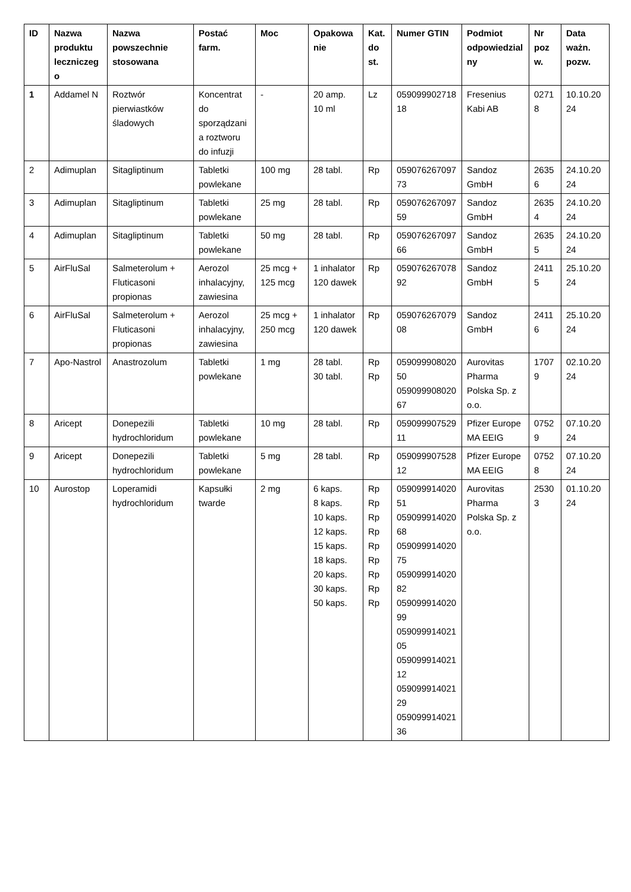| ID | Nazwa produktu leczniczego | Nazwa powszechnie stosowana | Postać farm. | Moc | Opakowanie | Kat. do st. | Numer GTIN | Podmiot odpowiedzialny | Nr pozw. | Data ważn. pozw. |
| --- | --- | --- | --- | --- | --- | --- | --- | --- | --- | --- |
| 1 | Addamel N | Roztwór pierwiastków śladowych | Koncentrat do sporządzania roztworu do infuzji | - | 20 amp. 10 ml | Lz | 05909990271818 | Fresenius Kabi AB | 02718 | 10.10.2024 |
| 2 | Adimuplan | Sitagliptinum | Tabletki powlekane | 100 mg | 28 tabl. | Rp | 05907626709773 | Sandoz GmbH | 26356 | 24.10.2024 |
| 3 | Adimuplan | Sitagliptinum | Tabletki powlekane | 25 mg | 28 tabl. | Rp | 05907626709759 | Sandoz GmbH | 26354 | 24.10.2024 |
| 4 | Adimuplan | Sitagliptinum | Tabletki powlekane | 50 mg | 28 tabl. | Rp | 05907626709766 | Sandoz GmbH | 26355 | 24.10.2024 |
| 5 | AirFluSal | Salmeterolum + Fluticasoni propionas | Aerozol inhalacyjny, zawiesina | 25 mcg + 125 mcg | 1 inhalator 120 dawek | Rp | 05907626707892 | Sandoz GmbH | 24115 | 25.10.2024 |
| 6 | AirFluSal | Salmeterolum + Fluticasoni propionas | Aerozol inhalacyjny, zawiesina | 25 mcg + 250 mcg | 1 inhalator 120 dawek | Rp | 05907626707908 | Sandoz GmbH | 24116 | 25.10.2024 |
| 7 | Apo-Nastrol | Anastrozolum | Tabletki powlekane | 1 mg | 28 tabl. 30 tabl. | Rp Rp | 05909990802050 05909990802067 | Aurovitas Pharma Polska Sp. z o.o. | 17079 | 02.10.2024 |
| 8 | Aricept | Donepezili hydrochloridum | Tabletki powlekane | 10 mg | 28 tabl. | Rp | 05909990752911 | Pfizer Europe MA EEIG | 07529 | 07.10.2024 |
| 9 | Aricept | Donepezili hydrochloridum | Tabletki powlekane | 5 mg | 28 tabl. | Rp | 05909990752812 | Pfizer Europe MA EEIG | 07528 | 07.10.2024 |
| 10 | Aurostop | Loperamidi hydrochloridum | Kapsułki twarde | 2 mg | 6 kaps. 8 kaps. 10 kaps. 12 kaps. 15 kaps. 18 kaps. 20 kaps. 30 kaps. 50 kaps. | Rp Rp Rp Rp Rp Rp Rp Rp Rp | 05909991402051 05909991402068 05909991402075 05909991402082 05909991402099 05909991402105 05909991402112 05909991402129 05909991402136 | Aurovitas Pharma Polska Sp. z o.o. | 25303 | 01.10.2024 |